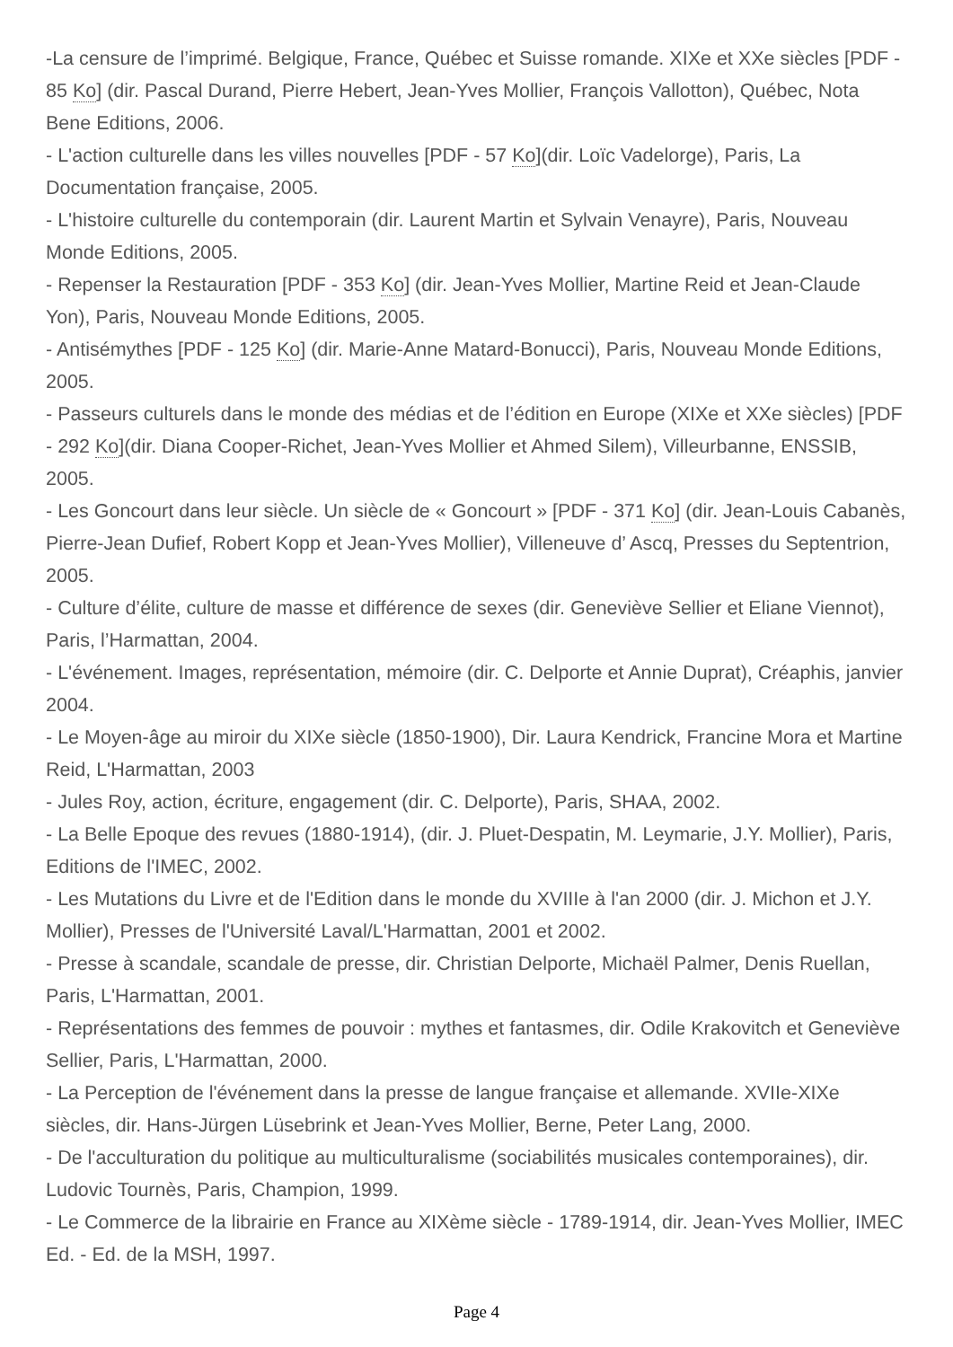-La censure de l’imprimé. Belgique, France, Québec et Suisse romande. XIXe et XXe siècles [PDF - 85 Ko] (dir. Pascal Durand, Pierre Hebert, Jean-Yves Mollier, François Vallotton), Québec, Nota Bene Editions, 2006.
- L'action culturelle dans les villes nouvelles [PDF - 57 Ko](dir. Loïc Vadelorge), Paris, La Documentation française, 2005.
- L'histoire culturelle du contemporain (dir. Laurent Martin et Sylvain Venayre), Paris, Nouveau Monde Editions, 2005.
- Repenser la Restauration [PDF - 353 Ko] (dir. Jean-Yves Mollier, Martine Reid et Jean-Claude Yon), Paris, Nouveau Monde Editions, 2005.
- Antisémythes [PDF - 125 Ko] (dir. Marie-Anne Matard-Bonucci), Paris, Nouveau Monde Editions, 2005.
- Passeurs culturels dans le monde des médias et de l’édition en Europe (XIXe et XXe siècles) [PDF - 292 Ko](dir. Diana Cooper-Richet, Jean-Yves Mollier et Ahmed Silem), Villeurbanne, ENSSIB, 2005.
- Les Goncourt dans leur siècle. Un siècle de « Goncourt » [PDF - 371 Ko] (dir. Jean-Louis Cabanès, Pierre-Jean Dufief, Robert Kopp et Jean-Yves Mollier), Villeneuve d’ Ascq, Presses du Septentrion, 2005.
- Culture d’élite, culture de masse et différence de sexes (dir. Geneviève Sellier et Eliane Viennot), Paris, l’Harmattan, 2004.
- L'événement. Images, représentation, mémoire (dir. C. Delporte et Annie Duprat), Créaphis, janvier 2004.
- Le Moyen-âge au miroir du XIXe siècle (1850-1900), Dir. Laura Kendrick, Francine Mora et Martine Reid, L'Harmattan, 2003
- Jules Roy, action, écriture, engagement (dir. C. Delporte), Paris, SHAA, 2002.
- La Belle Epoque des revues (1880-1914), (dir. J. Pluet-Despatin, M. Leymarie, J.Y. Mollier), Paris, Editions de l'IMEC, 2002.
- Les Mutations du Livre et de l'Edition dans le monde du XVIIIe à l'an 2000 (dir. J. Michon et J.Y. Mollier), Presses de l'Université Laval/L'Harmattan, 2001 et 2002.
- Presse à scandale, scandale de presse, dir. Christian Delporte, Michaël Palmer, Denis Ruellan, Paris, L'Harmattan, 2001.
- Représentations des femmes de pouvoir : mythes et fantasmes, dir. Odile Krakovitch et Geneviève Sellier, Paris, L'Harmattan, 2000.
- La Perception de l'événement dans la presse de langue française et allemande. XVIIe-XIXe siècles, dir. Hans-Jürgen Lüsebrink et Jean-Yves Mollier, Berne, Peter Lang, 2000.
- De l'acculturation du politique au multiculturalisme (sociabilités musicales contemporaines), dir. Ludovic Tournès, Paris, Champion, 1999.
- Le Commerce de la librairie en France au XIXème siècle - 1789-1914, dir. Jean-Yves Mollier, IMEC Ed. - Ed. de la MSH, 1997.
Page 4